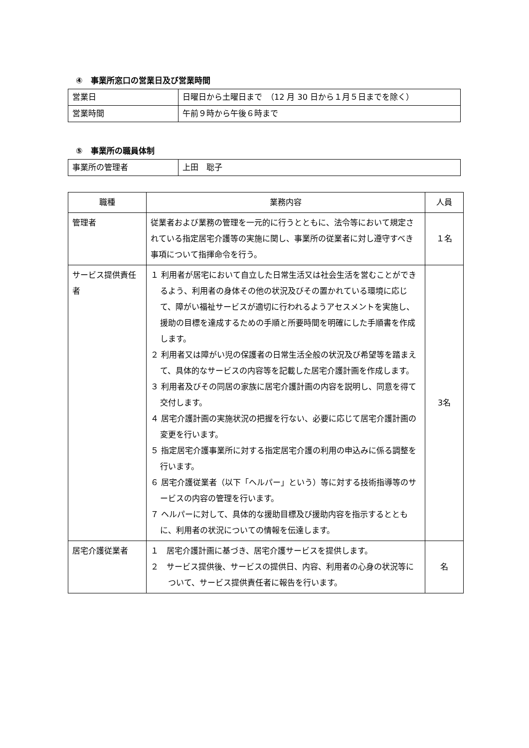④　事業所窓口の営業日及び営業時間
| 営業日 | 日曜日から土曜日まで （12 月 30 日から１月５日までを除く） |
| 営業時間 | 午前９時から午後６時まで |
⑤　事業所の職員体制
| 事業所の管理者 | 上田 聡子 |
| 職種 | 業務内容 | 人員 |
| 管理者 | 従業者および業務の管理を一元的に行うとともに、法令等において規定されている指定居宅介護等の実施に関し、事業所の従業者に対し遵守すべき事項について指揮命令を行う。 | １名 |
| サービス提供責任者 | １ 利用者が居宅において自立した日常生活又は社会生活を営むことができるよう、利用者の身体その他の状況及びその置かれている環境に応じて、障がい福祉サービスが適切に行われるようアセスメントを実施し、援助の目標を達成するための手順と所要時間を明確にした手順書を作成します。 ２ 利用者又は障がい児の保護者の日常生活全般の状況及び希望等を踏まえて、具体的なサービスの内容等を記載した居宅介護計画を作成します。 ３ 利用者及びその同居の家族に居宅介護計画の内容を説明し、同意を得て交付します。 ４ 居宅介護計画の実施状況の把握を行ない、必要に応じて居宅介護計画の変更を行います。 ５ 指定居宅介護事業所に対する指定居宅介護の利用の申込みに係る調整を行います。 ６ 居宅介護従業者（以下「ヘルパー」という）等に対する技術指導等のサービスの内容の管理を行います。 ７ ヘルパーに対して、具体的な援助目標及び援助内容を指示するとともに、利用者の状況についての情報を伝達します。 | 3名 |
| 居宅介護従業者 | １ 居宅介護計画に基づき、居宅介護サービスを提供します。 ２ サービス提供後、サービスの提供日、内容、利用者の心身の状況等について、サービス提供責任者に報告を行います。 | 名 |